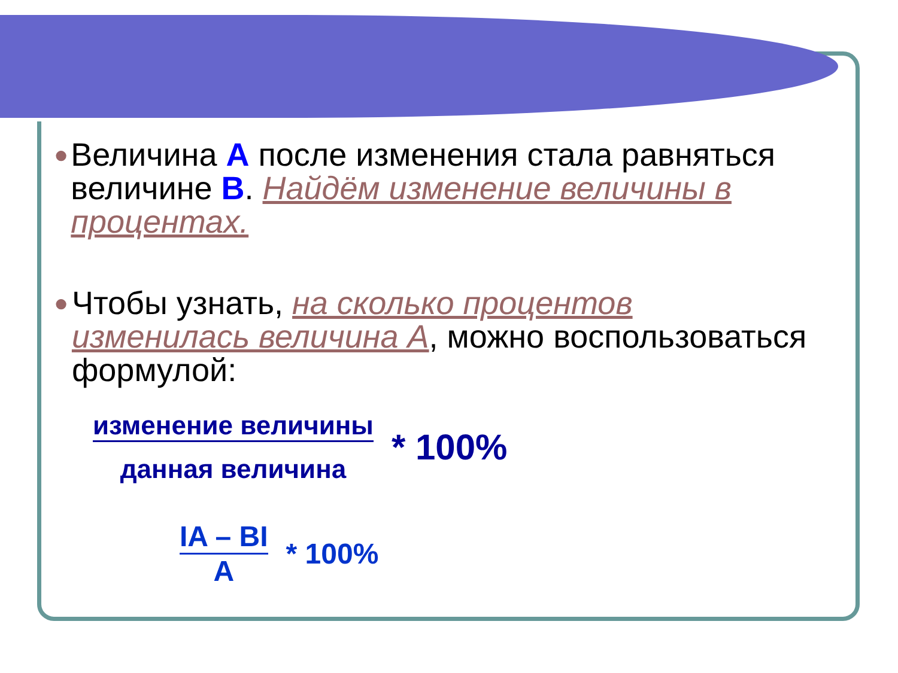●
Величина А после изменения стала равняться величине В. Найдём изменение величины в процентах.
●
Чтобы узнать, на сколько процентов изменилась величина А, можно воспользоваться формулой:
изменение величины
данная величина
* 100%
IA – BI
A
* 100%